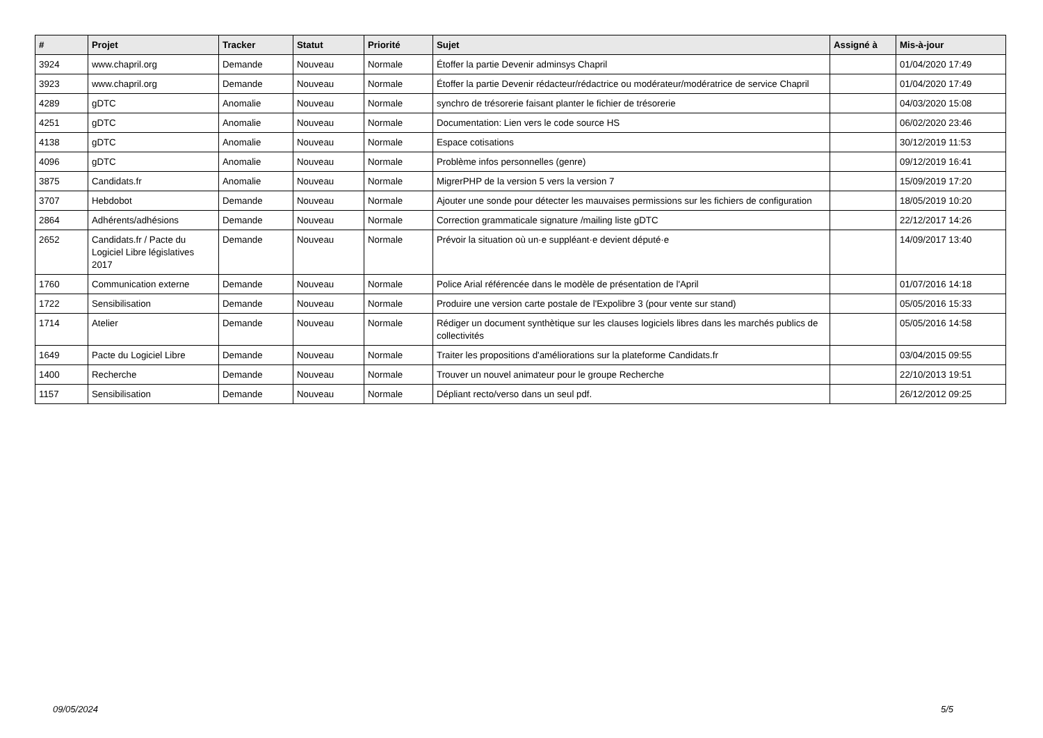| # | Projet | Tracker | Statut | Priorité | Sujet | Assigné à | Mis-à-jour |
| --- | --- | --- | --- | --- | --- | --- | --- |
| 3924 | www.chapril.org | Demande | Nouveau | Normale | Étoffer la partie Devenir adminsys Chapril | | 01/04/2020 17:49 |
| 3923 | www.chapril.org | Demande | Nouveau | Normale | Étoffer la partie Devenir rédacteur/rédactrice ou modérateur/modératrice de service Chapril | | 01/04/2020 17:49 |
| 4289 | gDTC | Anomalie | Nouveau | Normale | synchro de trésorerie faisant planter le fichier de trésorerie | | 04/03/2020 15:08 |
| 4251 | gDTC | Anomalie | Nouveau | Normale | Documentation: Lien vers le code source HS | | 06/02/2020 23:46 |
| 4138 | gDTC | Anomalie | Nouveau | Normale | Espace cotisations | | 30/12/2019 11:53 |
| 4096 | gDTC | Anomalie | Nouveau | Normale | Problème infos personnelles (genre) | | 09/12/2019 16:41 |
| 3875 | Candidats.fr | Anomalie | Nouveau | Normale | MigrerPHP de la version 5 vers la version 7 | | 15/09/2019 17:20 |
| 3707 | Hebdobot | Demande | Nouveau | Normale | Ajouter une sonde pour détecter les mauvaises permissions sur les fichiers de configuration | | 18/05/2019 10:20 |
| 2864 | Adhérents/adhésions | Demande | Nouveau | Normale | Correction grammaticale signature /mailing liste gDTC | | 22/12/2017 14:26 |
| 2652 | Candidats.fr / Pacte du Logiciel Libre législatives 2017 | Demande | Nouveau | Normale | Prévoir la situation où un·e suppléant·e devient député·e | | 14/09/2017 13:40 |
| 1760 | Communication externe | Demande | Nouveau | Normale | Police Arial référencée dans le modèle de présentation de l'April | | 01/07/2016 14:18 |
| 1722 | Sensibilisation | Demande | Nouveau | Normale | Produire une version carte postale de l'Expolibre 3 (pour vente sur stand) | | 05/05/2016 15:33 |
| 1714 | Atelier | Demande | Nouveau | Normale | Rédiger un document synthètique sur les clauses logiciels libres dans les marchés publics de collectivités | | 05/05/2016 14:58 |
| 1649 | Pacte du Logiciel Libre | Demande | Nouveau | Normale | Traiter les propositions d'améliorations sur la plateforme Candidats.fr | | 03/04/2015 09:55 |
| 1400 | Recherche | Demande | Nouveau | Normale | Trouver un nouvel animateur pour le groupe Recherche | | 22/10/2013 19:51 |
| 1157 | Sensibilisation | Demande | Nouveau | Normale | Dépliant recto/verso dans un seul pdf. | | 26/12/2012 09:25 |
09/05/2024 5/5